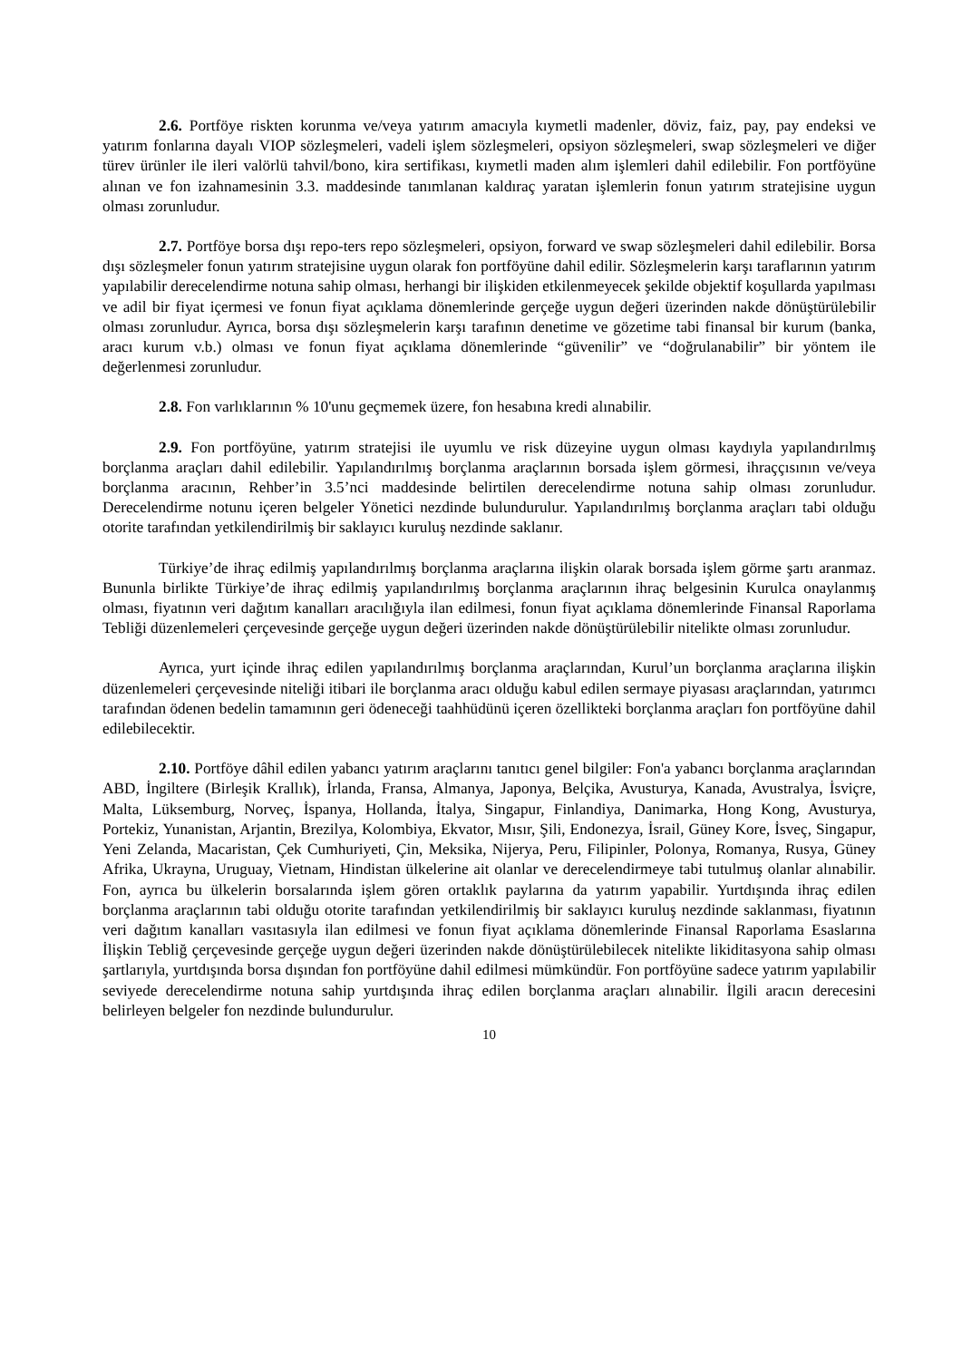2.6. Portföye riskten korunma ve/veya yatırım amacıyla kıymetli madenler, döviz, faiz, pay, pay endeksi ve yatırım fonlarına dayalı VIOP sözleşmeleri, vadeli işlem sözleşmeleri, opsiyon sözleşmeleri, swap sözleşmeleri ve diğer türev ürünler ile ileri valörlü tahvil/bono, kira sertifikası, kıymetli maden alım işlemleri dahil edilebilir. Fon portföyüne alınan ve fon izahnamesinin 3.3. maddesinde tanımlanan kaldıraç yaratan işlemlerin fonun yatırım stratejisine uygun olması zorunludur.
2.7. Portföye borsa dışı repo-ters repo sözleşmeleri, opsiyon, forward ve swap sözleşmeleri dahil edilebilir. Borsa dışı sözleşmeler fonun yatırım stratejisine uygun olarak fon portföyüne dahil edilir. Sözleşmelerin karşı taraflarının yatırım yapılabilir derecelendirme notuna sahip olması, herhangi bir ilişkiden etkilenmeyecek şekilde objektif koşullarda yapılması ve adil bir fiyat içermesi ve fonun fiyat açıklama dönemlerinde gerçeğe uygun değeri üzerinden nakde dönüştürülebilir olması zorunludur. Ayrıca, borsa dışı sözleşmelerin karşı tarafının denetime ve gözetime tabi finansal bir kurum (banka, aracı kurum v.b.) olması ve fonun fiyat açıklama dönemlerinde “güvenilir” ve “doğrulanabilir” bir yöntem ile değerlenmesi zorunludur.
2.8. Fon varlıklarının % 10'unu geçmemek üzere, fon hesabına kredi alınabilir.
2.9. Fon portföyüne, yatırım stratejisi ile uyumlu ve risk düzeyine uygun olması kaydıyla yapılandırılmış borçlanma araçları dahil edilebilir. Yapılandırılmış borçlanma araçlarının borsada işlem görmesi, ihraççısının ve/veya borçlanma aracının, Rehber’in 3.5’nci maddesinde belirtilen derecelendirme notuna sahip olması zorunludur. Derecelendirme notunu içeren belgeler Yönetici nezdinde bulundurulur. Yapılandırılmış borçlanma araçları tabi olduğu otorite tarafından yetkilendirilmiş bir saklayıcı kuruluş nezdinde saklanır.
Türkiye’de ihraç edilmiş yapılandırılmış borçlanma araçlarına ilişkin olarak borsada işlem görme şartı aranmaz. Bununla birlikte Türkiye’de ihraç edilmiş yapılandırılmış borçlanma araçlarının ihraç belgesinin Kurulca onaylanmış olması, fiyatının veri dağıtım kanalları aracılığıyla ilan edilmesi, fonun fiyat açıklama dönemlerinde Finansal Raporlama Tebliği düzenlemeleri çerçevesinde gerçeğe uygun değeri üzerinden nakde dönüştürülebilir nitelikte olması zorunludur.
Ayrıca, yurt içinde ihraç edilen yapılandırılmış borçlanma araçlarından, Kurul’un borçlanma araçlarına ilişkin düzenlemeleri çerçevesinde niteliği itibari ile borçlanma aracı olduğu kabul edilen sermaye piyasası araçlarından, yatırımcı tarafından ödenen bedelin tamamının geri ödeneceği taahhüdünü içeren özellikteki borçlanma araçları fon portföyüne dahil edilebilecektir.
2.10. Portföye dâhil edilen yabancı yatırım araçlarını tanıtıcı genel bilgiler: Fon'a yabancı borçlanma araçlarından ABD, İngiltere (Birleşik Krallık), İrlanda, Fransa, Almanya, Japonya, Belçika, Avusturya, Kanada, Avustralya, İsviçre, Malta, Lüksemburg, Norveç, İspanya, Hollanda, İtalya, Singapur, Finlandiya, Danimarka, Hong Kong, Avusturya, Portekiz, Yunanistan, Arjantin, Brezilya, Kolombiya, Ekvator, Mısır, Şili, Endonezya, İsrail, Güney Kore, İsveç, Singapur, Yeni Zelanda, Macaristan, Çek Cumhuriyeti, Çin, Meksika, Nijerya, Peru, Filipinler, Polonya, Romanya, Rusya, Güney Afrika, Ukrayna, Uruguay, Vietnam, Hindistan ülkelerine ait olanlar ve derecelendirmeye tabi tutulmuş olanlar alınabilir. Fon, ayrıca bu ülkelerin borsalarında işlem gören ortaklık paylarına da yatırım yapabilir. Yurtdışında ihraç edilen borçlanma araçlarının tabi olduğu otorite tarafından yetkilendirilmiş bir saklayıcı kuruluş nezdinde saklanması, fiyatının veri dağıtım kanalları vasıtasıyla ilan edilmesi ve fonun fiyat açıklama dönemlerinde Finansal Raporlama Esaslarına İlişkin Tebliğ çerçevesinde gerçeğe uygun değeri üzerinden nakde dönüştürülebilecek nitelikte likiditasyona sahip olması şartlarıyla, yurtdışında borsa dışından fon portföyüne dahil edilmesi mümkündür. Fon portföyüne sadece yatırım yapılabilir seviyede derecelendirme notuna sahip yurtdışında ihraç edilen borçlanma araçları alınabilir. İlgili aracın derecesini belirleyen belgeler fon nezdinde bulundurulur.
10